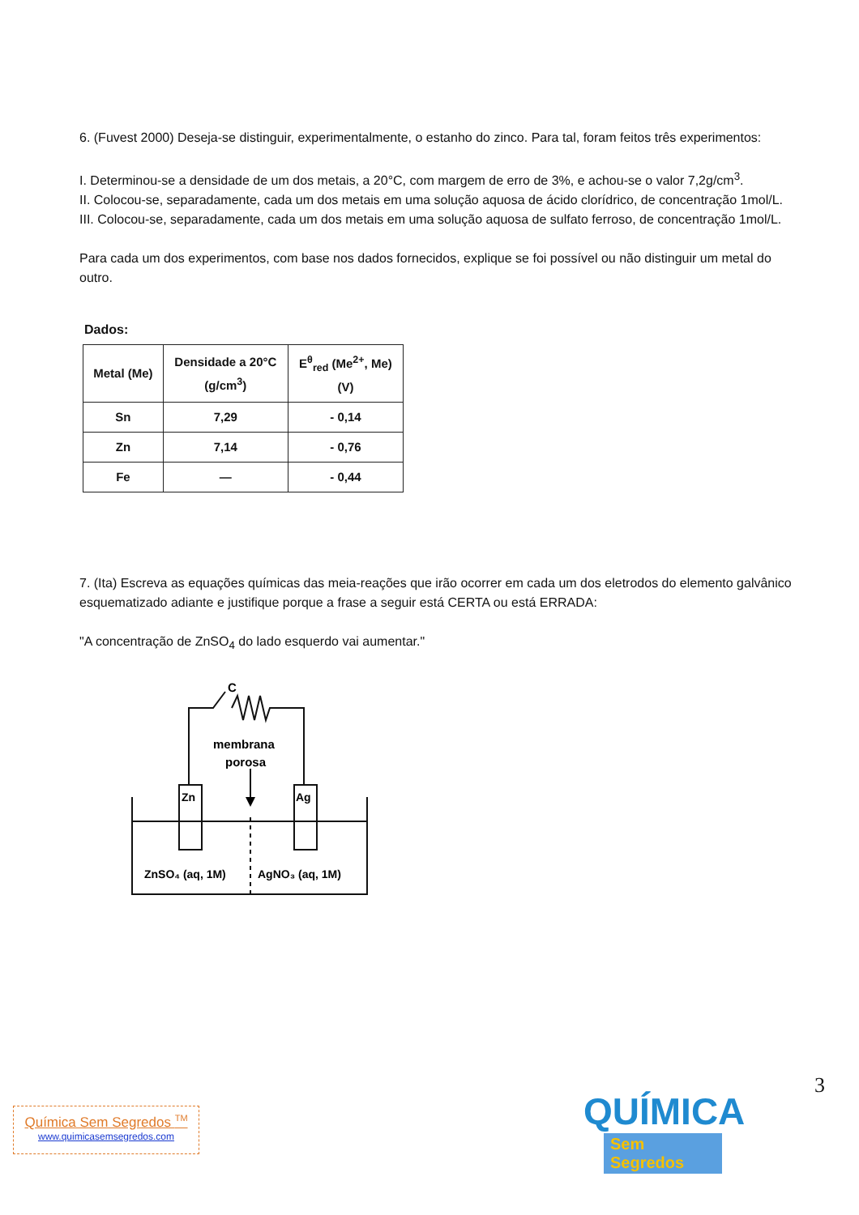6. (Fuvest 2000) Deseja-se distinguir, experimentalmente, o estanho do zinco. Para tal, foram feitos três experimentos:
I. Determinou-se a densidade de um dos metais, a 20°C, com margem de erro de 3%, e achou-se o valor 7,2g/cm<sup>3</sup>.
II. Colocou-se, separadamente, cada um dos metais em uma solução aquosa de ácido clorídrico, de concentração 1mol/L.
III. Colocou-se, separadamente, cada um dos metais em uma solução aquosa de sulfato ferroso, de concentração 1mol/L.
Para cada um dos experimentos, com base nos dados fornecidos, explique se foi possível ou não distinguir um metal do outro.
Dados:
| Metal (Me) | Densidade a 20°C (g/cm<sup>3</sup>) | E<sup>θ</sup><sub>red</sub> (Me<sup>2+</sup>, Me) (V) |
| --- | --- | --- |
| Sn | 7,29 | - 0,14 |
| Zn | 7,14 | - 0,76 |
| Fe | — | - 0,44 |
7. (Ita) Escreva as equações químicas das meia-reações que irão ocorrer em cada um dos eletrodos do elemento galvânico esquematizado adiante e justifique porque a frase a seguir está CERTA ou está ERRADA:
"A concentração de ZnSO<sub>4</sub> do lado esquerdo vai aumentar."
C
membrana
porosa
Zn
Ag
ZnSO₄ (aq, 1M)
AgNO₃ (aq, 1M)
3
Química Sem Segredos <sup>TM</sup>
www.quimicasemsegredos.com
QUÍMICA
Sem Segredos